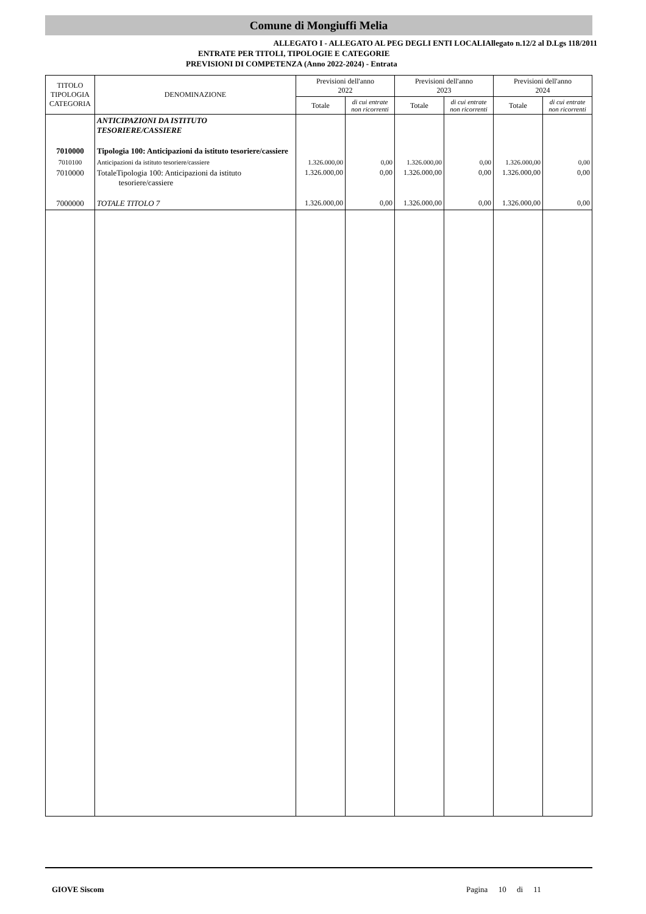Comune di Mongiuffi Melia
ALLEGATO I - ALLEGATO AL PEG DEGLI ENTI LOCALIAllegato n.12/2 al D.Lgs 118/2011
ENTRATE PER TITOLI, TIPOLOGIE E CATEGORIE
PREVISIONI DI COMPETENZA (Anno 2022-2024) - Entrata
| TITOLO TIPOLOGIA CATEGORIA | DENOMINAZIONE | Previsioni dell'anno 2022 | | Previsioni dell'anno 2023 | | Previsioni dell'anno 2024 | |
| --- | --- | --- | --- | --- | --- | --- | --- |
| | | Totale | di cui entrate non ricorrenti | Totale | di cui entrate non ricorrenti | Totale | di cui entrate non ricorrenti |
| | ANTICIPAZIONI DA ISTITUTO TESORIERE/CASSIERE | | | | | | |
| 7010000 | Tipologia 100: Anticipazioni da istituto tesoriere/cassiere | | | | | | |
| 7010100 | Anticipazioni da istituto tesoriere/cassiere | 1.326.000,00 | 0,00 | 1.326.000,00 | 0,00 | 1.326.000,00 | 0,00 |
| 7010000 | TotaleTipologia 100: Anticipazioni da istituto tesoriere/cassiere | 1.326.000,00 | 0,00 | 1.326.000,00 | 0,00 | 1.326.000,00 | 0,00 |
| 7000000 | TOTALE TITOLO 7 | 1.326.000,00 | 0,00 | 1.326.000,00 | 0,00 | 1.326.000,00 | 0,00 |
GIOVE Siscom Pagina 10 di 11